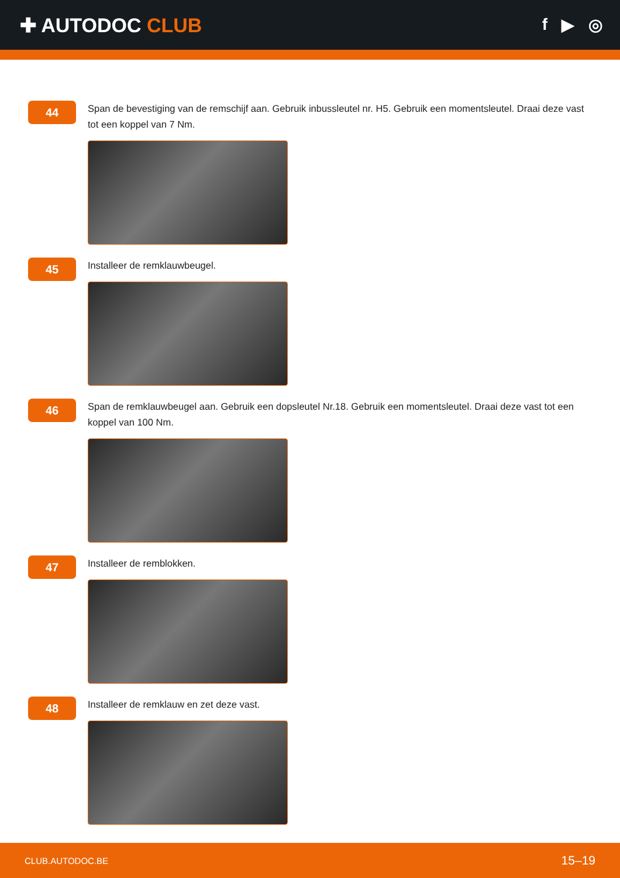✚ AUTODOC CLUB
f ▶ ◎
44
Span de bevestiging van de remschijf aan. Gebruik inbussleutel nr. H5. Gebruik een momentsleutel. Draai deze vast tot een koppel van 7 Nm.
45
Installeer de remklauwbeugel.
46
Span de remklauwbeugel aan. Gebruik een dopsleutel Nr.18. Gebruik een momentsleutel. Draai deze vast tot een koppel van 100 Nm.
47
Installeer de remblokken.
48
Installeer de remklauw en zet deze vast.
CLUB.AUTODOC.BE 15–19